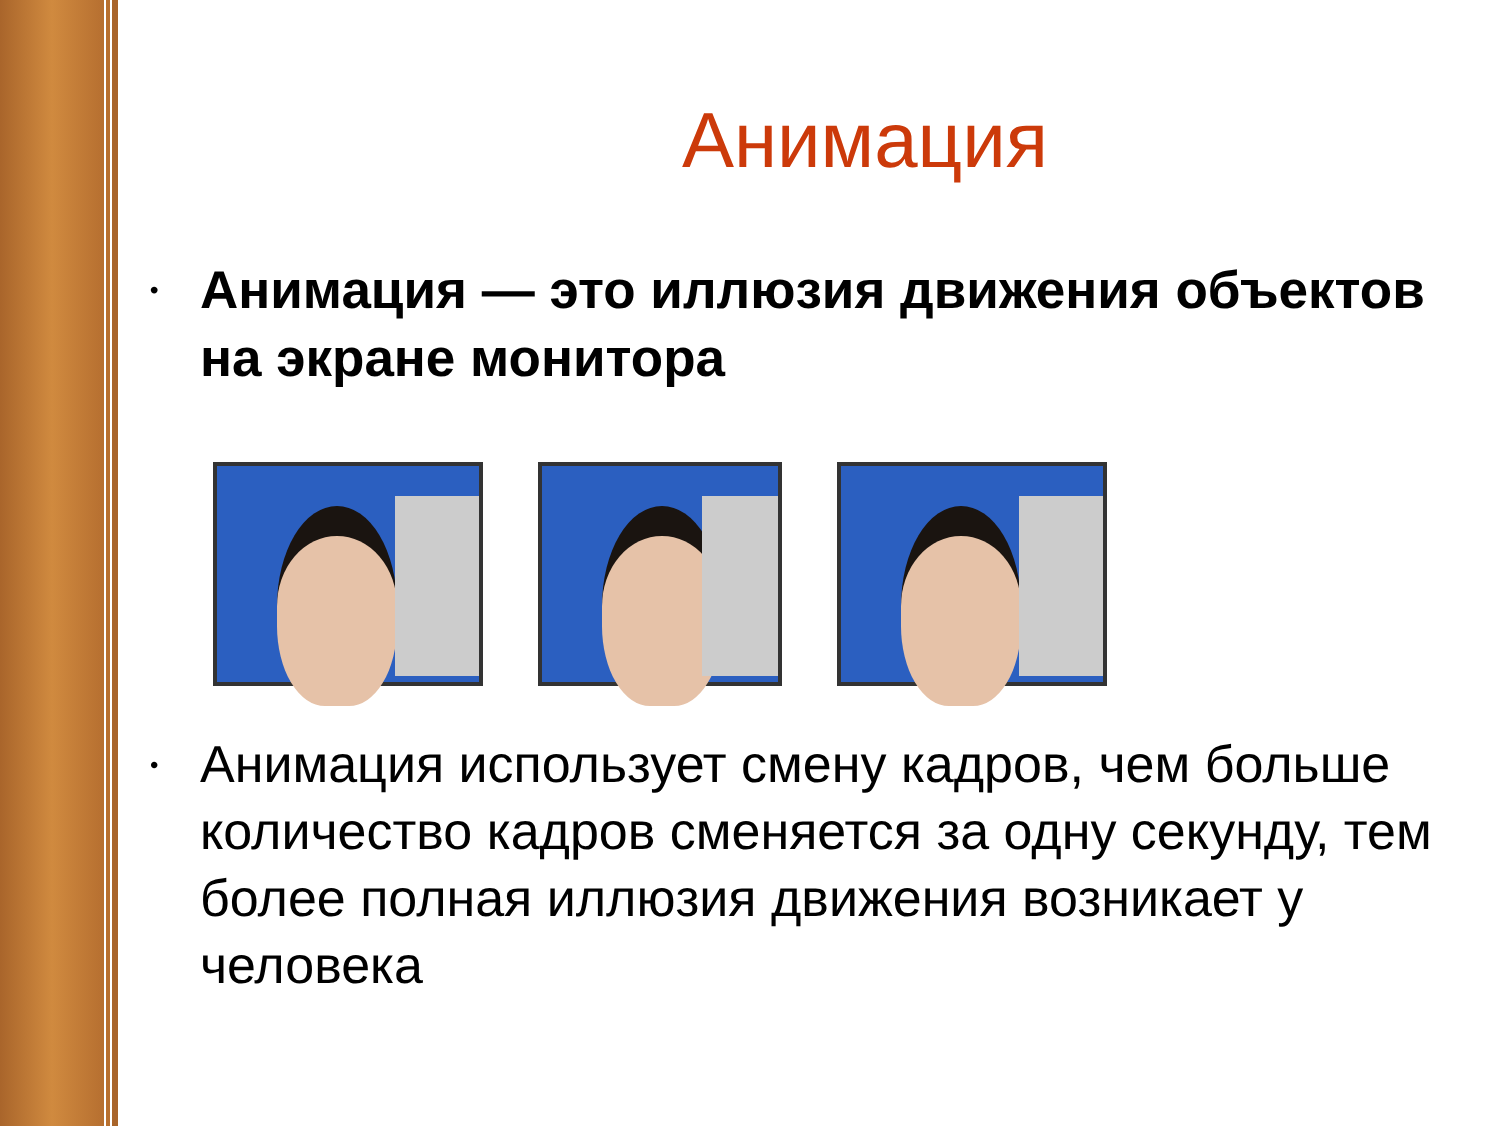Анимация
• Анимация — это иллюзия движения объектов на экране монитора
• Анимация использует смену кадров, чем больше количество кадров сменяется за одну секунду, тем более полная иллюзия движения возникает у человека